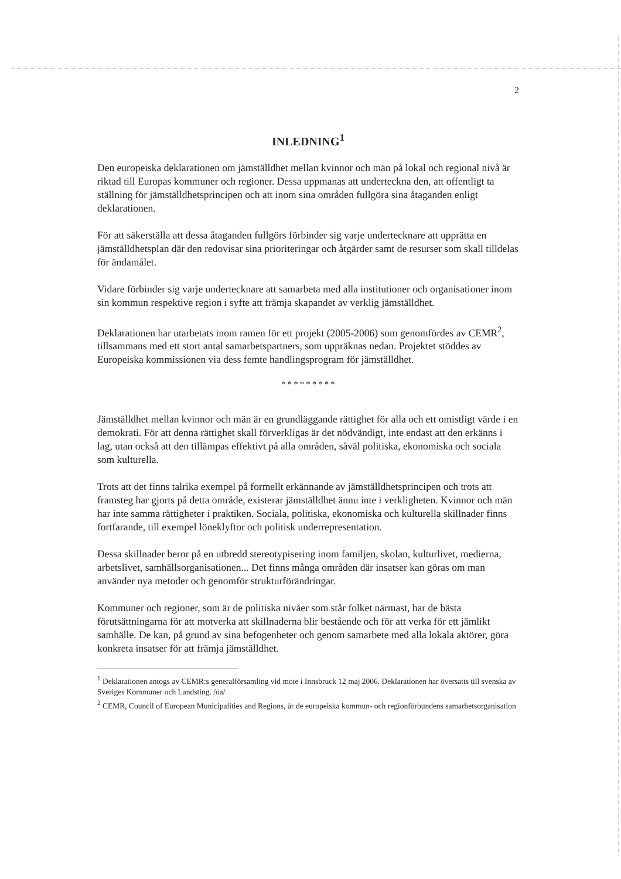2
INLEDNING<sup>1</sup>
Den europeiska deklarationen om jämställdhet mellan kvinnor och män på lokal och regional nivå är riktad till Europas kommuner och regioner. Dessa uppmanas att underteckna den, att offentligt ta ställning för jämställdhetsprincipen och att inom sina områden fullgöra sina åtaganden enligt deklarationen.
För att säkerställa att dessa åtaganden fullgörs förbinder sig varje undertecknare att upprätta en jämställdhetsplan där den redovisar sina prioriteringar och åtgärder samt de resurser som skall tilldelas för ändamålet.
Vidare förbinder sig varje undertecknare att samarbeta med alla institutioner och organisationer inom sin kommun respektive region i syfte att främja skapandet av verklig jämställdhet.
Deklarationen har utarbetats inom ramen för ett projekt (2005-2006) som genomfördes av CEMR<sup>2</sup>, tillsammans med ett stort antal samarbetspartners, som uppräknas nedan. Projektet stöddes av Europeiska kommissionen via dess femte handlingsprogram för jämställdhet.
* * * * * * * * *
Jämställdhet mellan kvinnor och män är en grundläggande rättighet för alla och ett omistligt värde i en demokrati. För att denna rättighet skall förverkligas är det nödvändigt, inte endast att den erkänns i lag, utan också att den tillämpas effektivt på alla områden, såväl politiska, ekonomiska och sociala som kulturella.
Trots att det finns talrika exempel på formellt erkännande av jämställdhetsprincipen och trots att framsteg har gjorts på detta område, existerar jämställdhet ännu inte i verkligheten. Kvinnor och män har inte samma rättigheter i praktiken. Sociala, politiska, ekonomiska och kulturella skillnader finns fortfarande, till exempel löneklyftor och politisk underrepresentation.
Dessa skillnader beror på en utbredd stereotypisering inom familjen, skolan, kulturlivet, medierna, arbetslivet, samhällsorganisationen... Det finns många områden där insatser kan göras om man använder nya metoder och genomför strukturförändringar.
Kommuner och regioner, som är de politiska nivåer som står folket närmast, har de bästa förutsättningarna för att motverka att skillnaderna blir bestående och för att verka för ett jämlikt samhälle. De kan, på grund av sina befogenheter och genom samarbete med alla lokala aktörer, göra konkreta insatser för att främja jämställdhet.
<sup>1</sup> Deklarationen antogs av CEMR:s generalförsamling vid mote i Innsbruck 12 maj 2006. Deklarationen har översatts till svenska av Sveriges Kommuner och Landsting. /öa/
<sup>2</sup> CEMR, Council of European Municipalities and Regions, är de europeiska kommun- och regionförbundens samarbetsorganisation